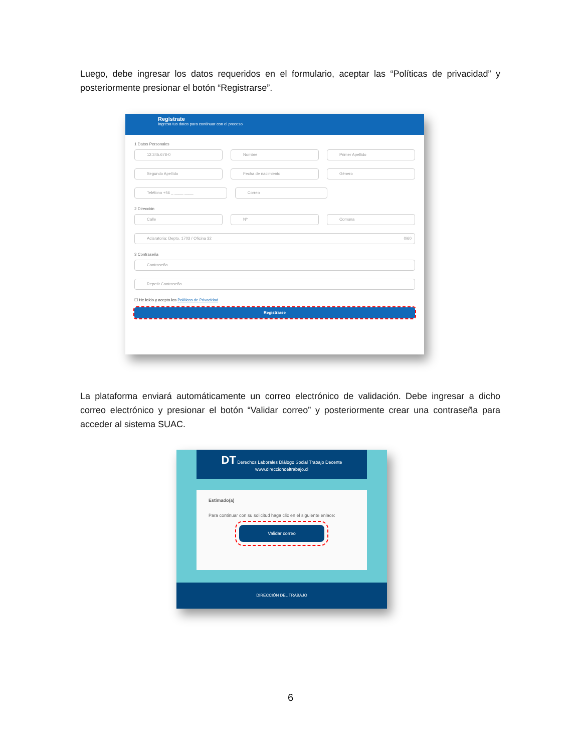Luego, debe ingresar los datos requeridos en el formulario, aceptar las “Políticas de privacidad” y posteriormente presionar el botón “Registrarse”.
Regístrate
Ingresa tus datos para continuar con el proceso
1 Datos Personales
12.345.678-0 Nombre Primer Apellido
Segundo Apellido Fecha de nacimiento Género
Teléfono +56 _ ____ ____ Correo
2 Dirección
Calle Nº Comuna
Aclaratoria: Depto. 1703 / Oficina 32 0/60
3 Contraseña
Contraseña
Repetir Contraseña
☐ He leído y acepto los Políticas de Privacidad
Registrarse
La plataforma enviará automáticamente un correo electrónico de validación. Debe ingresar a dicho correo electrónico y presionar el botón “Validar correo” y posteriormente crear una contraseña para acceder al sistema SUAC.
DT Derechos Laborales Diálogo Social Trabajo Decente
www.direcciondeltrabajo.cl
Estimado(a)
Para continuar con su solicitud haga clic en el siguiente enlace:
Validar correo
DIRECCIÓN DEL TRABAJO
6